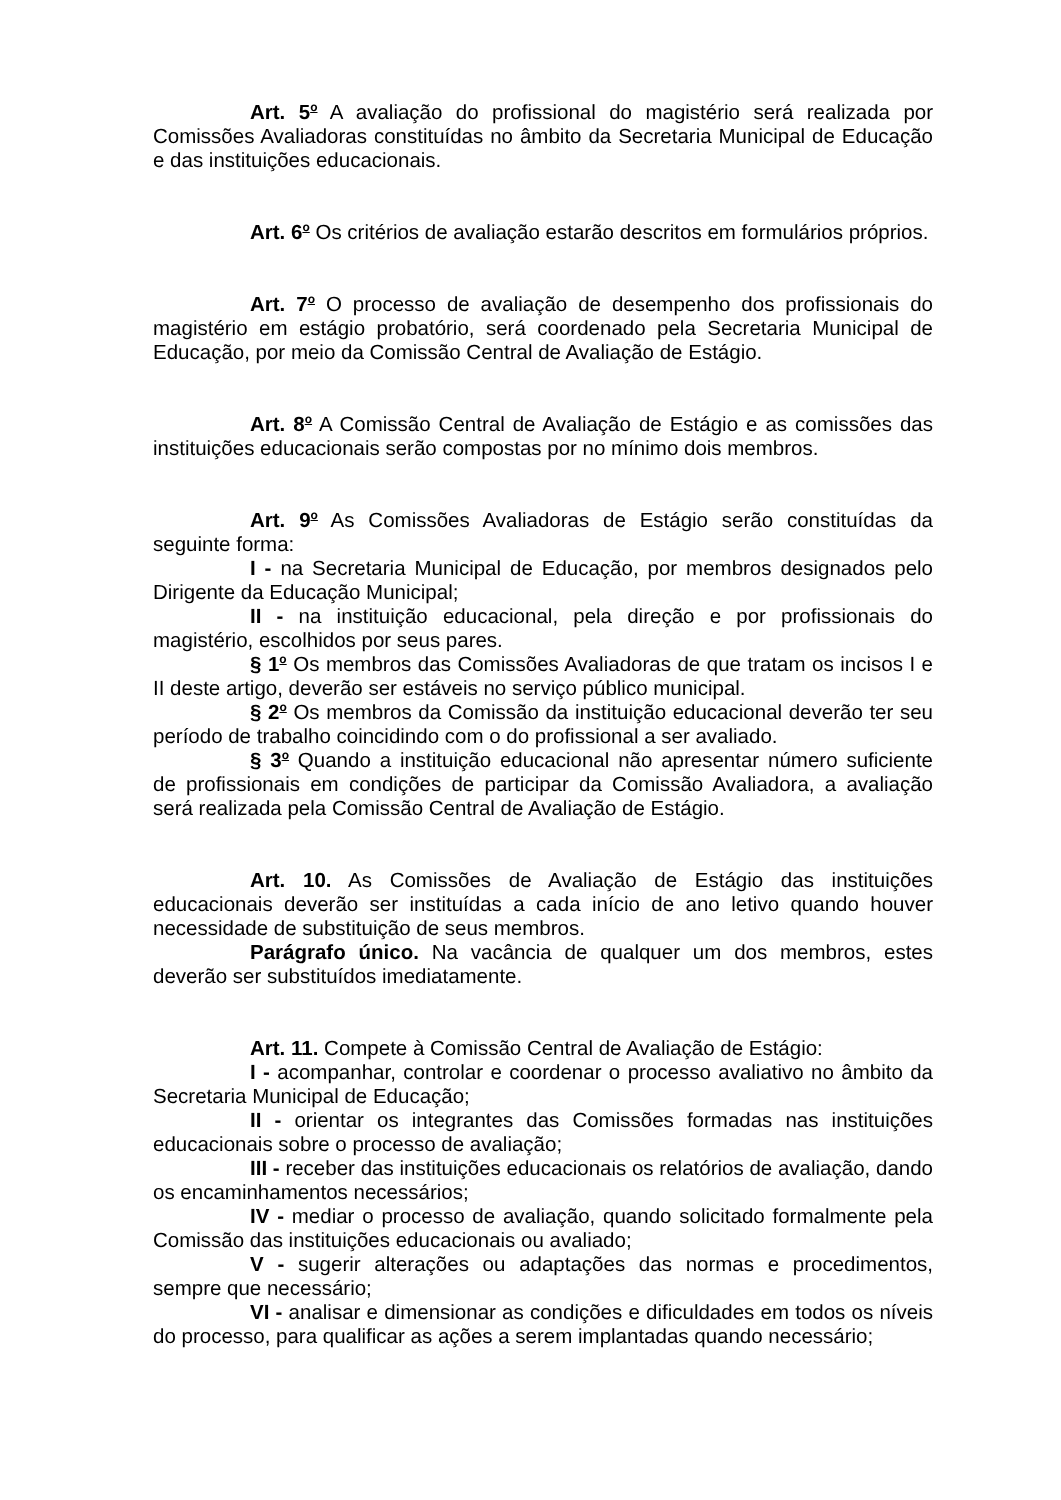Art. 5<sup>o</sup> A avaliação do profissional do magistério será realizada por Comissões Avaliadoras constituídas no âmbito da Secretaria Municipal de Educação e das instituições educacionais.
Art. 6<sup>o</sup> Os critérios de avaliação estarão descritos em formulários próprios.
Art. 7<sup>o</sup> O processo de avaliação de desempenho dos profissionais do magistério em estágio probatório, será coordenado pela Secretaria Municipal de Educação, por meio da Comissão Central de Avaliação de Estágio.
Art. 8<sup>o</sup> A Comissão Central de Avaliação de Estágio e as comissões das instituições educacionais serão compostas por no mínimo dois membros.
Art. 9<sup>o</sup> As Comissões Avaliadoras de Estágio serão constituídas da seguinte forma:
I - na Secretaria Municipal de Educação, por membros designados pelo Dirigente da Educação Municipal;
II - na instituição educacional, pela direção e por profissionais do magistério, escolhidos por seus pares.
§ 1<sup>o</sup> Os membros das Comissões Avaliadoras de que tratam os incisos I e II deste artigo, deverão ser estáveis no serviço público municipal.
§ 2<sup>o</sup> Os membros da Comissão da instituição educacional deverão ter seu período de trabalho coincidindo com o do profissional a ser avaliado.
§ 3<sup>o</sup> Quando a instituição educacional não apresentar número suficiente de profissionais em condições de participar da Comissão Avaliadora, a avaliação será realizada pela Comissão Central de Avaliação de Estágio.
Art. 10. As Comissões de Avaliação de Estágio das instituições educacionais deverão ser instituídas a cada início de ano letivo quando houver necessidade de substituição de seus membros.
Parágrafo único. Na vacância de qualquer um dos membros, estes deverão ser substituídos imediatamente.
Art. 11. Compete à Comissão Central de Avaliação de Estágio:
I - acompanhar, controlar e coordenar o processo avaliativo no âmbito da Secretaria Municipal de Educação;
II - orientar os integrantes das Comissões formadas nas instituições educacionais sobre o processo de avaliação;
III - receber das instituições educacionais os relatórios de avaliação, dando os encaminhamentos necessários;
IV - mediar o processo de avaliação, quando solicitado formalmente pela Comissão das instituições educacionais ou avaliado;
V - sugerir alterações ou adaptações das normas e procedimentos, sempre que necessário;
VI - analisar e dimensionar as condições e dificuldades em todos os níveis do processo, para qualificar as ações a serem implantadas quando necessário;